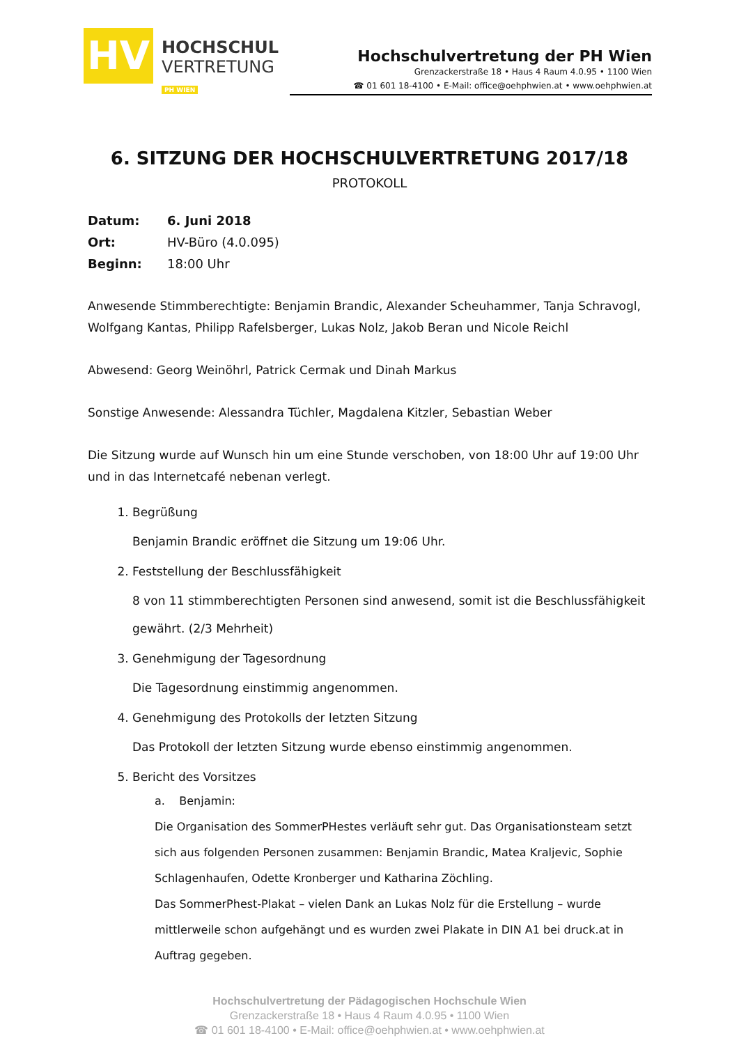HV
HOCHSCHUL
VERTRETUNG
PH WIEN
Hochschulvertretung der PH Wien
Grenzackerstraße 18 • Haus 4 Raum 4.0.95 • 1100 Wien
☎ 01 601 18-4100 • E-Mail: office@oehphwien.at • www.oehphwien.at
6. SITZUNG DER HOCHSCHULVERTRETUNG 2017/18
PROTOKOLL
| Datum: | 6. Juni 2018 |
| Ort: | HV-Büro (4.0.095) |
| Beginn: | 18:00 Uhr |
Anwesende Stimmberechtigte: Benjamin Brandic, Alexander Scheuhammer, Tanja Schravogl, Wolfgang Kantas, Philipp Rafelsberger, Lukas Nolz, Jakob Beran und Nicole Reichl
Abwesend: Georg Weinöhrl, Patrick Cermak und Dinah Markus
Sonstige Anwesende: Alessandra Tüchler, Magdalena Kitzler, Sebastian Weber
Die Sitzung wurde auf Wunsch hin um eine Stunde verschoben, von 18:00 Uhr auf 19:00 Uhr und in das Internetcafé nebenan verlegt.
1. Begrüßung
Benjamin Brandic eröffnet die Sitzung um 19:06 Uhr.
2. Feststellung der Beschlussfähigkeit
8 von 11 stimmberechtigten Personen sind anwesend, somit ist die Beschlussfähigkeit gewährt. (2/3 Mehrheit)
3. Genehmigung der Tagesordnung
Die Tagesordnung einstimmig angenommen.
4. Genehmigung des Protokolls der letzten Sitzung
Das Protokoll der letzten Sitzung wurde ebenso einstimmig angenommen.
5. Bericht des Vorsitzes
a. Benjamin:
Die Organisation des SommerPHestes verläuft sehr gut. Das Organisationsteam setzt sich aus folgenden Personen zusammen: Benjamin Brandic, Matea Kraljevic, Sophie Schlagenhaufen, Odette Kronberger und Katharina Zöchling.
Das SommerPhest-Plakat – vielen Dank an Lukas Nolz für die Erstellung – wurde mittlerweile schon aufgehängt und es wurden zwei Plakate in DIN A1 bei druck.at in Auftrag gegeben.
Hochschulvertretung der Pädagogischen Hochschule Wien
Grenzackerstraße 18 • Haus 4 Raum 4.0.95 • 1100 Wien
☎ 01 601 18-4100 • E-Mail: office@oehphwien.at • www.oehphwien.at